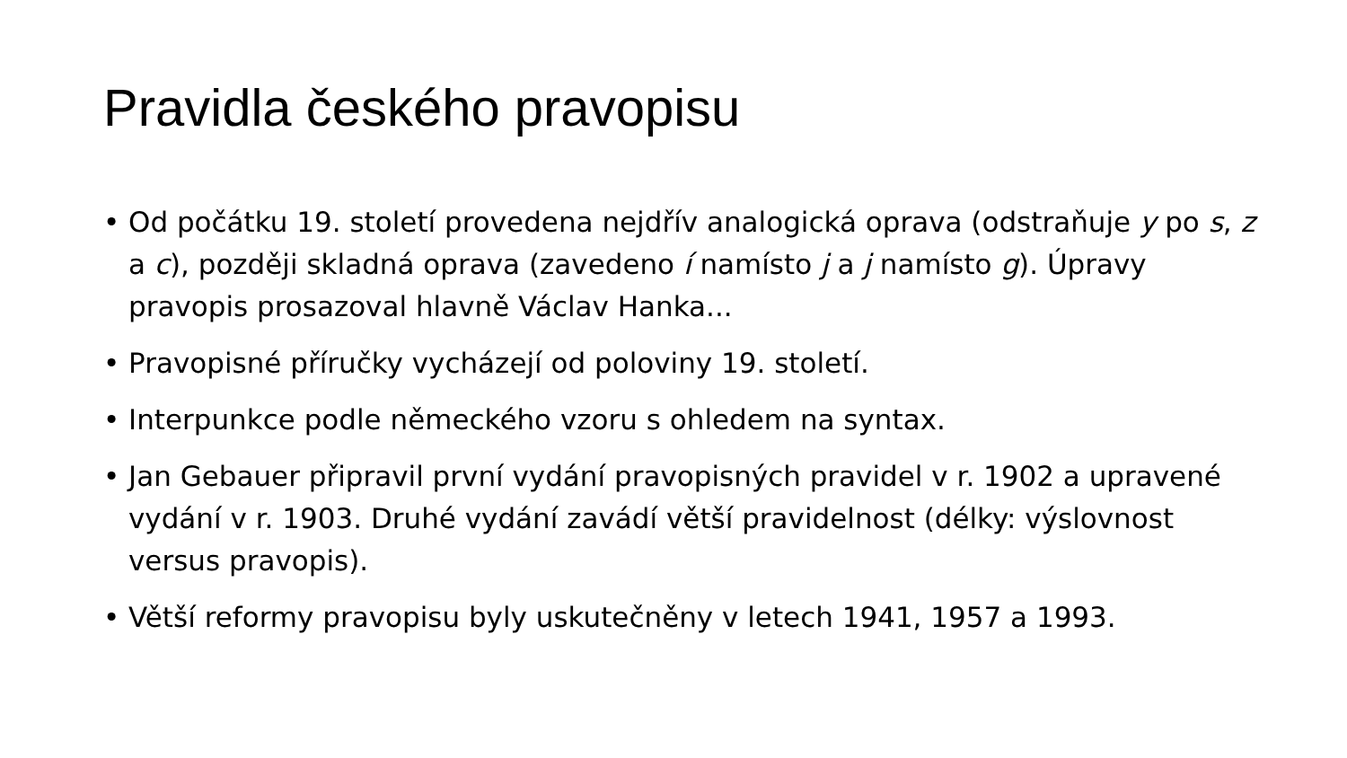Pravidla českého pravopisu
• Od počátku 19. století provedena nejdřív analogická oprava (odstraňuje y po s, z a c), později skladná oprava (zavedeno í namísto j a j namísto g). Úpravy pravopis prosazoval hlavně Václav Hanka...
• Pravopisné příručky vycházejí od poloviny 19. století.
• Interpunkce podle německého vzoru s ohledem na syntax.
• Jan Gebauer připravil první vydání pravopisných pravidel v r. 1902 a upravené vydání v r. 1903. Druhé vydání zavádí větší pravidelnost (délky: výslovnost versus pravopis).
• Větší reformy pravopisu byly uskutečněny v letech 1941, 1957 a 1993.